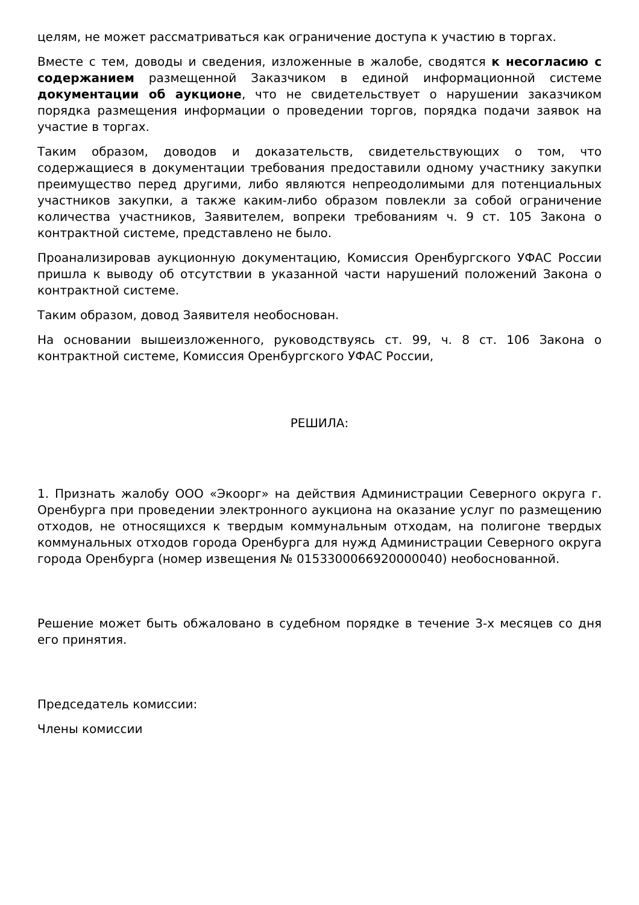целям, не может рассматриваться как ограничение доступа к участию в торгах.
Вместе с тем, доводы и сведения, изложенные в жалобе, сводятся к несогласию с содержанием размещенной Заказчиком в единой информационной системе документации об аукционе, что не свидетельствует о нарушении заказчиком порядка размещения информации о проведении торгов, порядка подачи заявок на участие в торгах.
Таким образом, доводов и доказательств, свидетельствующих о том, что содержащиеся в документации требования предоставили одному участнику закупки преимущество перед другими, либо являются непреодолимыми для потенциальных участников закупки, а также каким-либо образом повлекли за собой ограничение количества участников, Заявителем, вопреки требованиям ч. 9 ст. 105 Закона о контрактной системе, представлено не было.
Проанализировав аукционную документацию, Комиссия Оренбургского УФАС России пришла к выводу об отсутствии в указанной части нарушений положений Закона о контрактной системе.
Таким образом, довод Заявителя необоснован.
На основании вышеизложенного, руководствуясь ст. 99, ч. 8 ст. 106 Закона о контрактной системе, Комиссия Оренбургского УФАС России,
РЕШИЛА:
1. Признать жалобу ООО «Экоорг» на действия Администрации Северного округа г. Оренбурга при проведении электронного аукциона на оказание услуг по размещению отходов, не относящихся к твердым коммунальным отходам, на полигоне твердых коммунальных отходов города Оренбурга для нужд Администрации Северного округа города Оренбурга (номер извещения № 0153300066920000040) необоснованной.
Решение может быть обжаловано в судебном порядке в течение 3-х месяцев со дня его принятия.
Председатель комиссии:
Члены комиссии